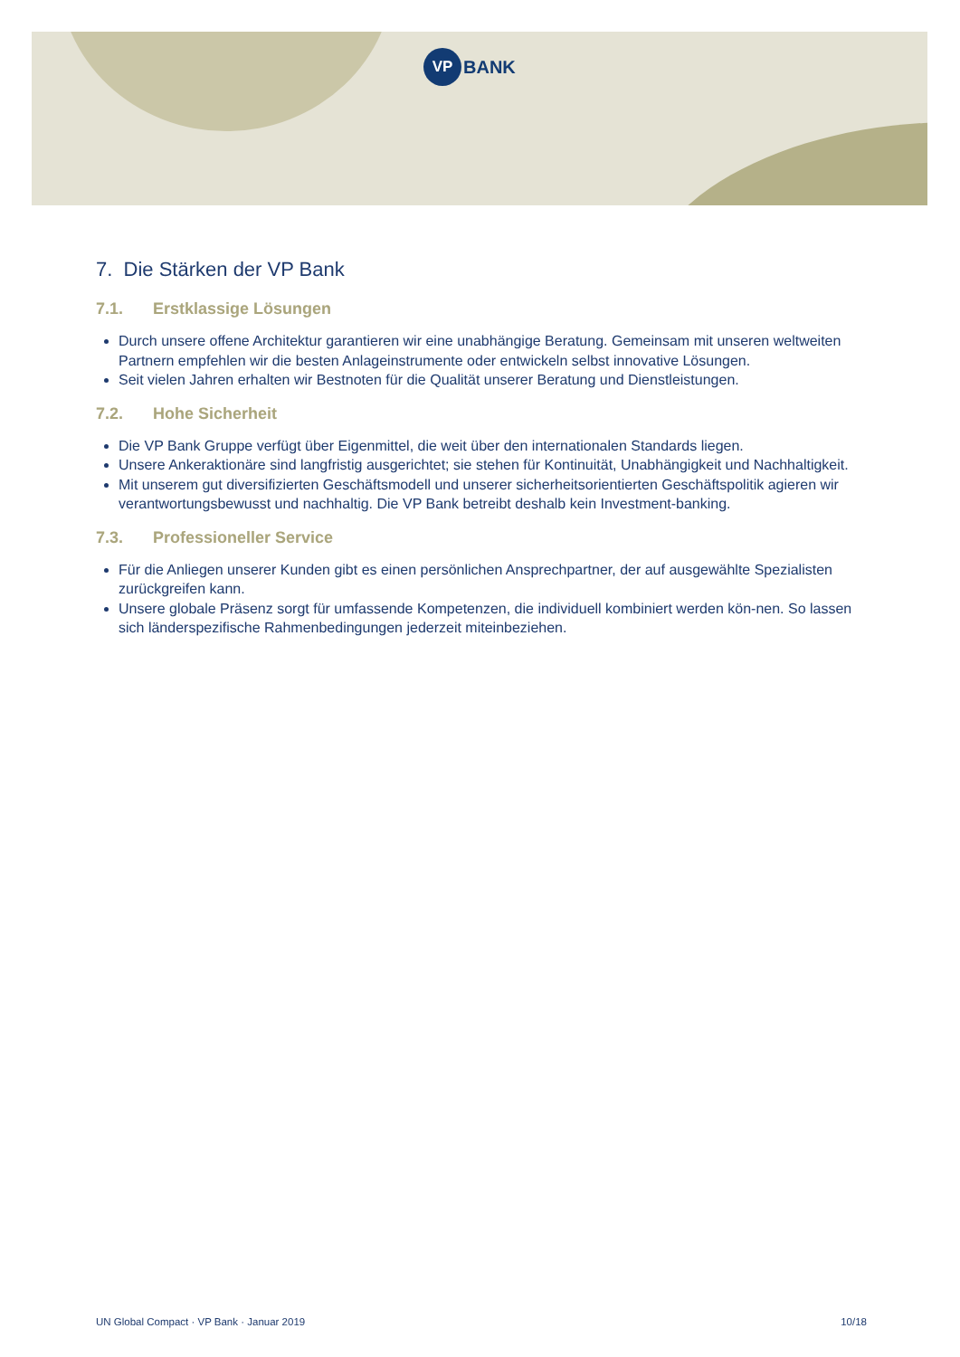VP
BANK
7. Die Stärken der VP Bank
7.1. Erstklassige Lösungen
Durch unsere offene Architektur garantieren wir eine unabhängige Beratung. Gemeinsam mit unseren weltweiten Partnern empfehlen wir die besten Anlageinstrumente oder entwickeln selbst innovative Lösungen.
Seit vielen Jahren erhalten wir Bestnoten für die Qualität unserer Beratung und Dienstleistungen.
7.2. Hohe Sicherheit
Die VP Bank Gruppe verfügt über Eigenmittel, die weit über den internationalen Standards liegen.
Unsere Ankeraktionäre sind langfristig ausgerichtet; sie stehen für Kontinuität, Unabhängigkeit und Nachhaltigkeit.
Mit unserem gut diversifizierten Geschäftsmodell und unserer sicherheitsorientierten Geschäftspolitik agieren wir verantwortungsbewusst und nachhaltig. Die VP Bank betreibt deshalb kein Investment-banking.
7.3. Professioneller Service
Für die Anliegen unserer Kunden gibt es einen persönlichen Ansprechpartner, der auf ausgewählte Spezialisten zurückgreifen kann.
Unsere globale Präsenz sorgt für umfassende Kompetenzen, die individuell kombiniert werden kön-nen. So lassen sich länderspezifische Rahmenbedingungen jederzeit miteinbeziehen.
UN Global Compact · VP Bank · Januar 2019 10/18